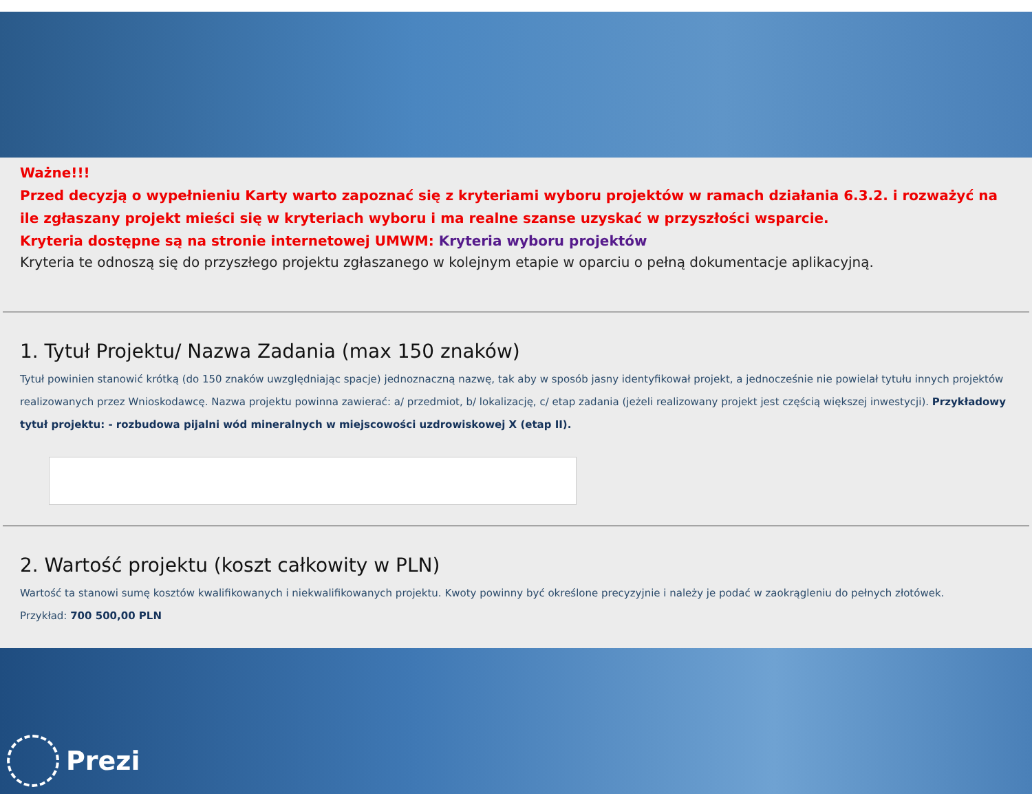Ważne!!!
Przed decyzją o wypełnieniu Karty warto zapoznać się z kryteriami wyboru projektów w ramach działania 6.3.2. i rozważyć na ile zgłaszany projekt mieści się w kryteriach wyboru i ma realne szanse uzyskać w przyszłości wsparcie.
Kryteria dostępne są na stronie internetowej UMWM: Kryteria wyboru projektów
Kryteria te odnoszą się do przyszłego projektu zgłaszanego w kolejnym etapie w oparciu o pełną dokumentacje aplikacyjną.
1. Tytuł Projektu/ Nazwa Zadania (max 150 znaków)
Tytuł powinien stanowić krótką (do 150 znaków uwzględniając spacje) jednoznaczną nazwę, tak aby w sposób jasny identyfikował projekt, a jednocześnie nie powielał tytułu innych projektów realizowanych przez Wnioskodawcę. Nazwa projektu powinna zawierać: a/ przedmiot, b/ lokalizację, c/ etap zadania (jeżeli realizowany projekt jest częścią większej inwestycji). Przykładowy tytuł projektu: - rozbudowa pijalni wód mineralnych w miejscowości uzdrowiskowej X (etap II).
2. Wartość projektu (koszt całkowity w PLN)
Wartość ta stanowi sumę kosztów kwalifikowanych i niekwalifikowanych projektu. Kwoty powinny być określone precyzyjnie i należy je podać w zaokrągleniu do pełnych złotówek.
Przykład: 700 500,00 PLN
Prezi